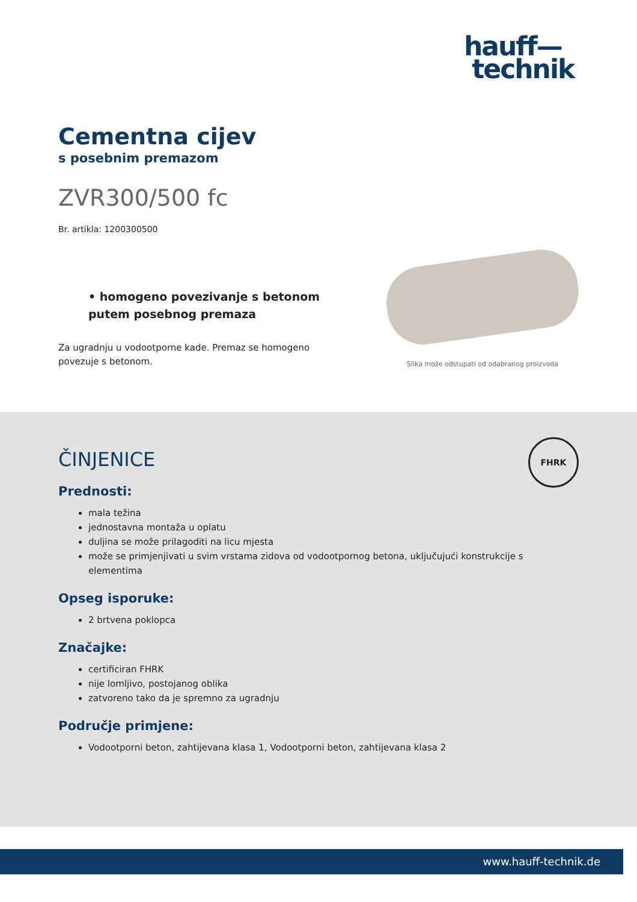hauff—
technik
Cementna cijev
s posebnim premazom
ZVR300/500 fc
Br. artikla: 1200300500
• homogeno povezivanje s betonom putem posebnog premaza
Za ugradnju u vodootporne kade. Premaz se homogeno povezuje s betonom.
Slika može odstupati od odabranog proizvoda
FHRK
ČINJENICE
Prednosti:
mala težina
jednostavna montaža u oplatu
duljina se može prilagoditi na licu mjesta
može se primjenjivati u svim vrstama zidova od vodootpornog betona, uključujući konstrukcije s elementima
Opseg isporuke:
2 brtvena poklopca
Značajke:
certificiran FHRK
nije lomljivo, postojanog oblika
zatvoreno tako da je spremno za ugradnju
Područje primjene:
Vodootporni beton, zahtijevana klasa 1, Vodootporni beton, zahtijevana klasa 2
www.hauff-technik.de